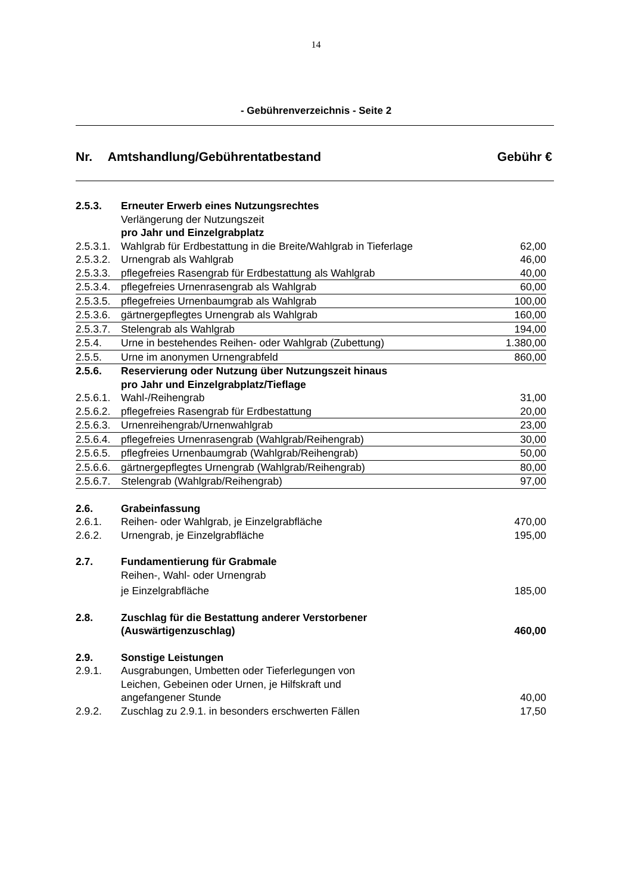14
- Gebührenverzeichnis - Seite 2
Nr. Amtshandlung/Gebührentatbestand Gebühr €
| 2.5.3. | Erneuter Erwerb eines Nutzungsrechtes | |
| | Verlängerung der Nutzungszeit | |
| | pro Jahr und Einzelgrabplatz | |
| 2.5.3.1. | Wahlgrab für Erdbestattung in die Breite/Wahlgrab in Tieferlage | 62,00 |
| 2.5.3.2. | Urnengrab als Wahlgrab | 46,00 |
| 2.5.3.3. | pflegefreies Rasengrab für Erdbestattung als Wahlgrab | 40,00 |
| 2.5.3.4. | pflegefreies Urnenrasengrab als Wahlgrab | 60,00 |
| 2.5.3.5. | pflegefreies Urnenbaumgrab als Wahlgrab | 100,00 |
| 2.5.3.6. | gärtnergepflegtes Urnengrab als Wahlgrab | 160,00 |
| 2.5.3.7. | Stelengrab als Wahlgrab | 194,00 |
| 2.5.4. | Urne in bestehendes Reihen- oder Wahlgrab (Zubettung) | 1.380,00 |
| 2.5.5. | Urne im anonymen Urnengrabfeld | 860,00 |
| 2.5.6. | Reservierung oder Nutzung über Nutzungszeit hinaus | |
| | pro Jahr und Einzelgrabplatz/Tieflage | |
| 2.5.6.1. | Wahl-/Reihengrab | 31,00 |
| 2.5.6.2. | pflegefreies Rasengrab für Erdbestattung | 20,00 |
| 2.5.6.3. | Urnenreihengrab/Urnenwahlgrab | 23,00 |
| 2.5.6.4. | pflegefreies Urnenrasengrab (Wahlgrab/Reihengrab) | 30,00 |
| 2.5.6.5. | pflegfreies Urnenbaumgrab (Wahlgrab/Reihengrab) | 50,00 |
| 2.5.6.6. | gärtnergepflegtes Urnengrab (Wahlgrab/Reihengrab) | 80,00 |
| 2.5.6.7. | Stelengrab (Wahlgrab/Reihengrab) | 97,00 |
| 2.6. | Grabeinfassung | |
| 2.6.1. | Reihen- oder Wahlgrab, je Einzelgrabfläche | 470,00 |
| 2.6.2. | Urnengrab, je Einzelgrabfläche | 195,00 |
| 2.7. | Fundamentierung für Grabmale | |
| | Reihen-, Wahl- oder Urnengrab | |
| | je Einzelgrabfläche | 185,00 |
| 2.8. | Zuschlag für die Bestattung anderer Verstorbener | |
| | (Auswärtigenzuschlag) | 460,00 |
| 2.9. | Sonstige Leistungen | |
| 2.9.1. | Ausgrabungen, Umbetten oder Tieferlegungen von | |
| | Leichen, Gebeinen oder Urnen, je Hilfskraft und | |
| | angefangener Stunde | 40,00 |
| 2.9.2. | Zuschlag zu 2.9.1. in besonders erschwerten Fällen | 17,50 |